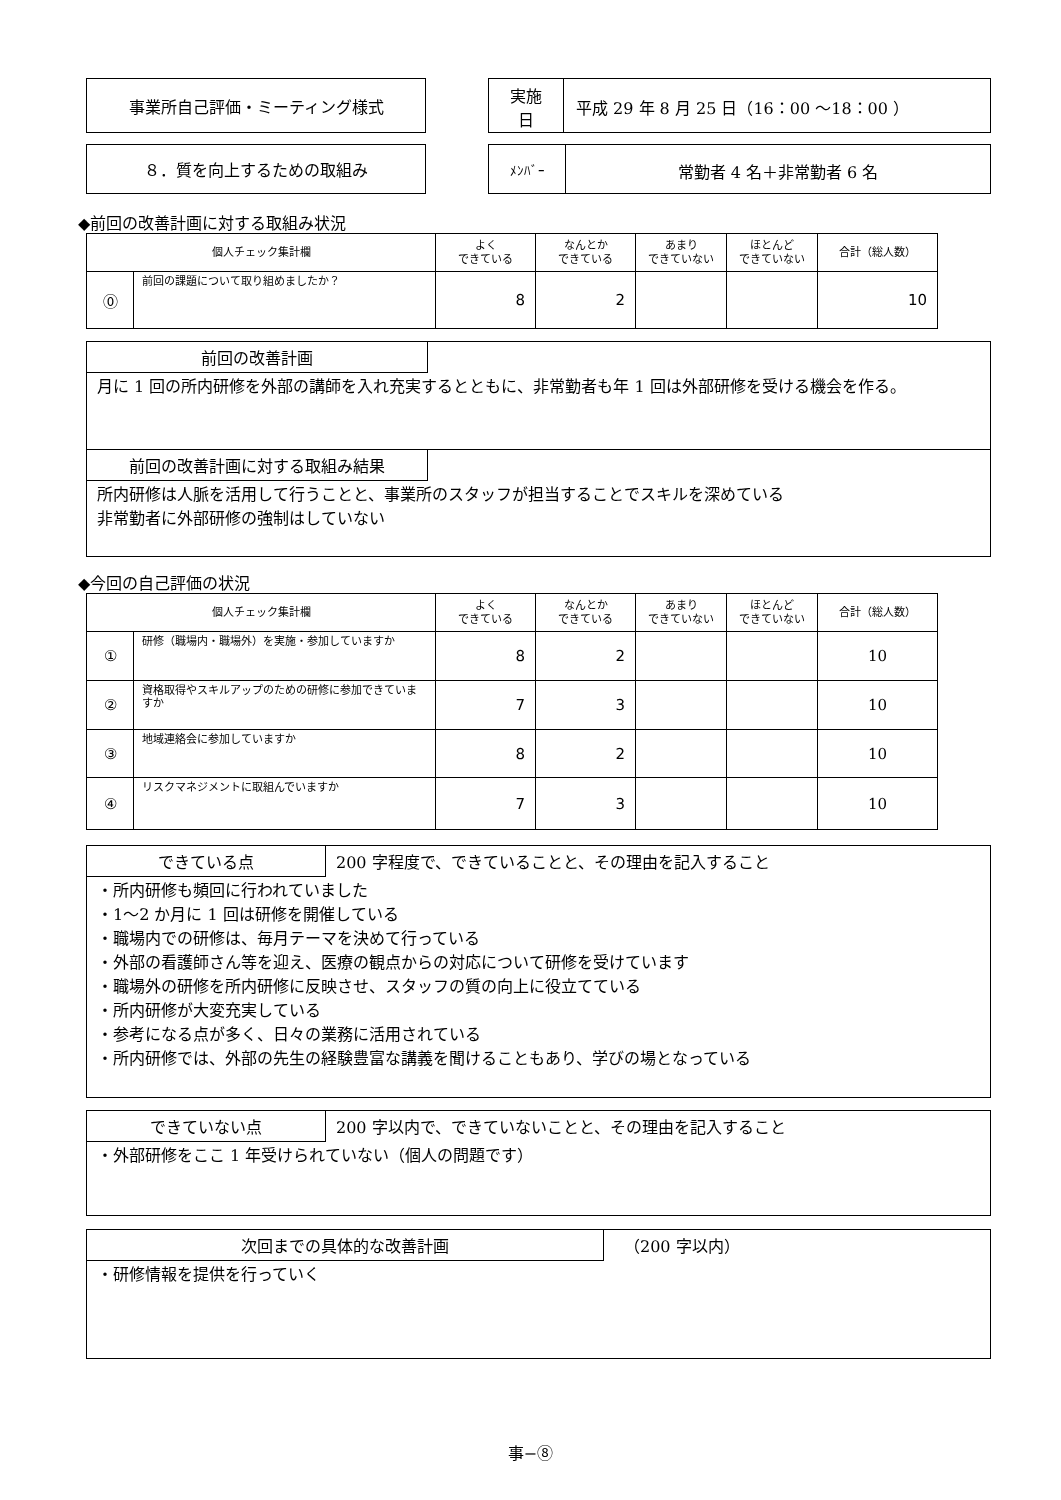事業所自己評価・ミーティング様式
実施
日
平成 29 年 8 月 25 日（16：00 〜18：00 ）
８．質を向上するための取組み
ﾒﾝﾊﾞｰ
常勤者 4 名＋非常勤者 6 名
◆前回の改善計画に対する取組み状況
| 個人チェック集計欄 | | よく できている | なんとか できている | あまり できていない | ほとんど できていない | 合計（総人数） |
| --- | --- | --- | --- | --- | --- | --- |
| ⓪ | 前回の課題について取り組めましたか？ | 8 | 2 | | | 10 |
前回の改善計画
月に 1 回の所内研修を外部の講師を入れ充実するとともに、非常勤者も年 1 回は外部研修を受ける機会を作る。
前回の改善計画に対する取組み結果
所内研修は人脈を活用して行うことと、事業所のスタッフが担当することでスキルを深めている
非常勤者に外部研修の強制はしていない
◆今回の自己評価の状況
| 個人チェック集計欄 | | よく できている | なんとか できている | あまり できていない | ほとんど できていない | 合計（総人数） |
| --- | --- | --- | --- | --- | --- | --- |
| ① | 研修（職場内・職場外）を実施・参加していますか | 8 | 2 | | | 10 |
| ② | 資格取得やスキルアップのための研修に参加できていますか | 7 | 3 | | | 10 |
| ③ | 地域連絡会に参加していますか | 8 | 2 | | | 10 |
| ④ | リスクマネジメントに取組んでいますか | 7 | 3 | | | 10 |
できている点 200 字程度で、できていることと、その理由を記入すること
・所内研修も頻回に行われていました
・1〜2 か月に 1 回は研修を開催している
・職場内での研修は、毎月テーマを決めて行っている
・外部の看護師さん等を迎え、医療の観点からの対応について研修を受けています
・職場外の研修を所内研修に反映させ、スタッフの質の向上に役立てている
・所内研修が大変充実している
・参考になる点が多く、日々の業務に活用されている
・所内研修では、外部の先生の経験豊富な講義を聞けることもあり、学びの場となっている
できていない点 200 字以内で、できていないことと、その理由を記入すること
・外部研修をここ 1 年受けられていない（個人の問題です）
次回までの具体的な改善計画 （200 字以内）
・研修情報を提供を行っていく
事−⑧